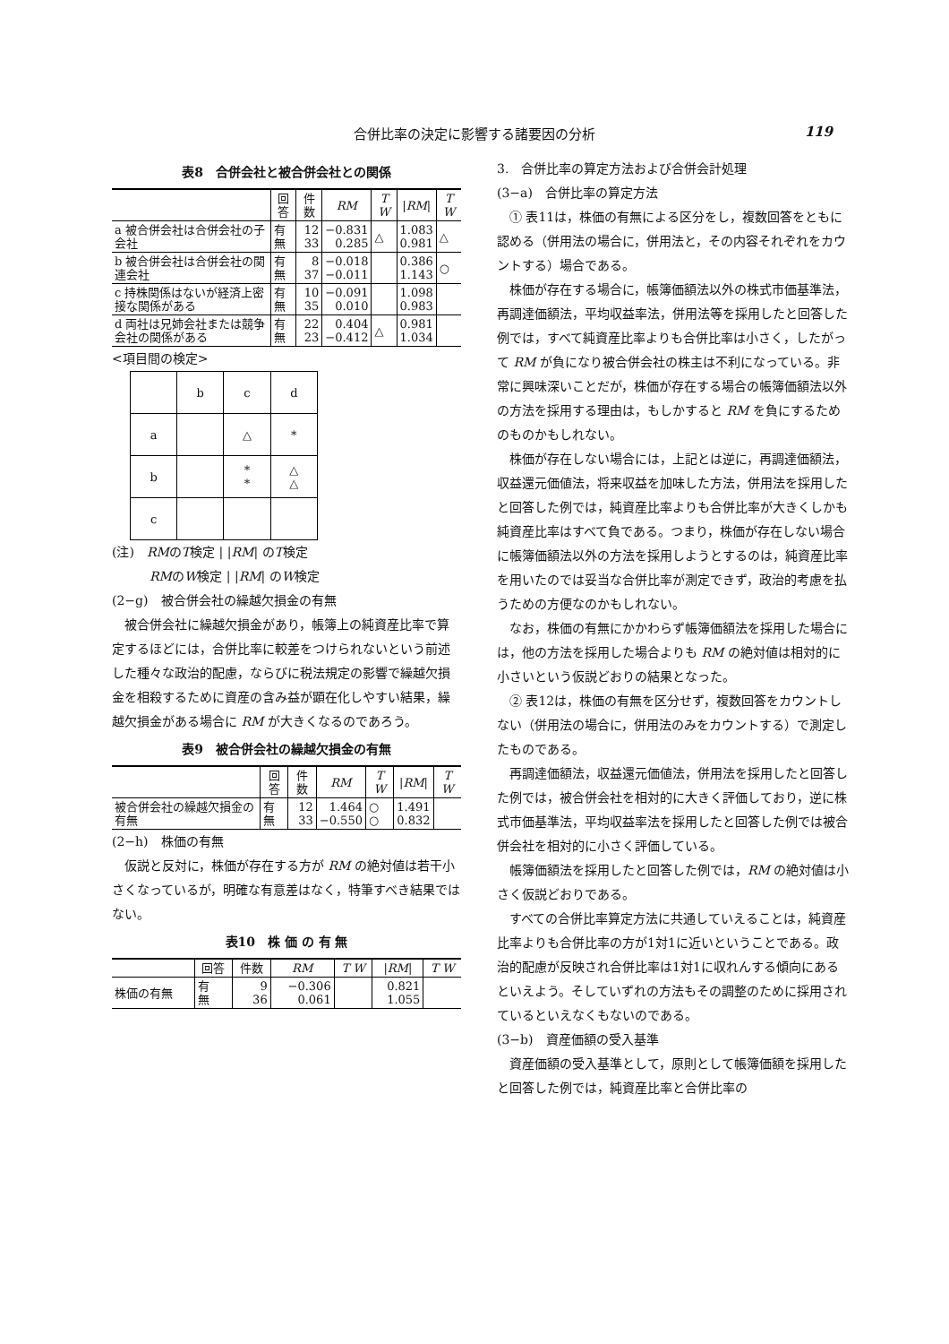合併比率の決定に影響する諸要因の分析 119
表8　合併会社と被合併会社との関係
| | 回答 | 件数 | RM | T W | / RM / | T W |
| --- | --- | --- | --- | --- | --- | --- |
| a 被合併会社は合併会社の子会社 | 有 無 | 12 33 | −0.831 0.285 | △ | 1.083 0.981 | △ |
| b 被合併会社は合併会社の関連会社 | 有 無 | 8 37 | −0.018 −0.011 | | 0.386 1.143 | ○ |
| c 持株関係はないが経済上密接な関係がある | 有 無 | 10 35 | −0.091 0.010 | | 1.098 0.983 | |
| d 両社は兄姉会社または競争会社の関係がある | 有 無 | 22 23 | 0.404 −0.412 | △ | 0.981 1.034 | |
<項目間の検定>
| | b | c | d |
| a | | △ | * |
| b | | * * | △ △ |
| c | | | |
(注)　RMのT検定 | |RM| のT検定
　　　RMのW検定 | |RM| のW検定
(2−g)　被合併会社の繰越欠損金の有無
被合併会社に繰越欠損金があり，帳簿上の純資産比率で算定するほどには，合併比率に較差をつけられないという前述した種々な政治的配慮，ならびに税法規定の影響で繰越欠損金を相殺するために資産の含み益が顕在化しやすい結果，繰越欠損金がある場合に RM が大きくなるのであろう。
表9　被合併会社の繰越欠損金の有無
| | 回答 | 件数 | RM | T W | / RM / | T W |
| --- | --- | --- | --- | --- | --- | --- |
| 被合併会社の繰越欠損金の有無 | 有 無 | 12 33 | 1.464 −0.550 | ○ ○ | 1.491 0.832 | |
(2−h)　株価の有無
仮説と反対に，株価が存在する方が RM の絶対値は若干小さくなっているが，明確な有意差はなく，特筆すべき結果ではない。
表10　株 価 の 有 無
| | 回答 | 件数 | RM | T W | / RM / | T W |
| --- | --- | --- | --- | --- | --- | --- |
| 株価の有無 | 有 無 | 9 36 | −0.306 0.061 | | 0.821 1.055 | |
3.　合併比率の算定方法および合併会計処理
(3−a)　合併比率の算定方法
① 表11は，株価の有無による区分をし，複数回答をともに認める（併用法の場合に，併用法と，その内容それぞれをカウントする）場合である。
株価が存在する場合に，帳簿価額法以外の株式市価基準法，再調達価額法，平均収益率法，併用法等を採用したと回答した例では，すべて純資産比率よりも合併比率は小さく，したがって RM が負になり被合併会社の株主は不利になっている。非常に興味深いことだが，株価が存在する場合の帳簿価額法以外の方法を採用する理由は，もしかすると RM を負にするためのものかもしれない。
株価が存在しない場合には，上記とは逆に，再調達価額法，収益還元価値法，将来収益を加味した方法，併用法を採用したと回答した例では，純資産比率よりも合併比率が大きくしかも純資産比率はすべて負である。つまり，株価が存在しない場合に帳簿価額法以外の方法を採用しようとするのは，純資産比率を用いたのでは妥当な合併比率が測定できず，政治的考慮を払うための方便なのかもしれない。
なお，株価の有無にかかわらず帳簿価額法を採用した場合には，他の方法を採用した場合よりも RM の絶対値は相対的に小さいという仮説どおりの結果となった。
② 表12は，株価の有無を区分せず，複数回答をカウントしない（併用法の場合に，併用法のみをカウントする）で測定したものである。
再調達価額法，収益還元価値法，併用法を採用したと回答した例では，被合併会社を相対的に大きく評価しており，逆に株式市価基準法，平均収益率法を採用したと回答した例では被合併会社を相対的に小さく評価している。
帳簿価額法を採用したと回答した例では，RM の絶対値は小さく仮説どおりである。
すべての合併比率算定方法に共通していえることは，純資産比率よりも合併比率の方が1対1に近いということである。政治的配慮が反映され合併比率は1対1に収れんする傾向にあるといえよう。そしていずれの方法もその調整のために採用されているといえなくもないのである。
(3−b)　資産価額の受入基準
資産価額の受入基準として，原則として帳簿価額を採用したと回答した例では，純資産比率と合併比率の